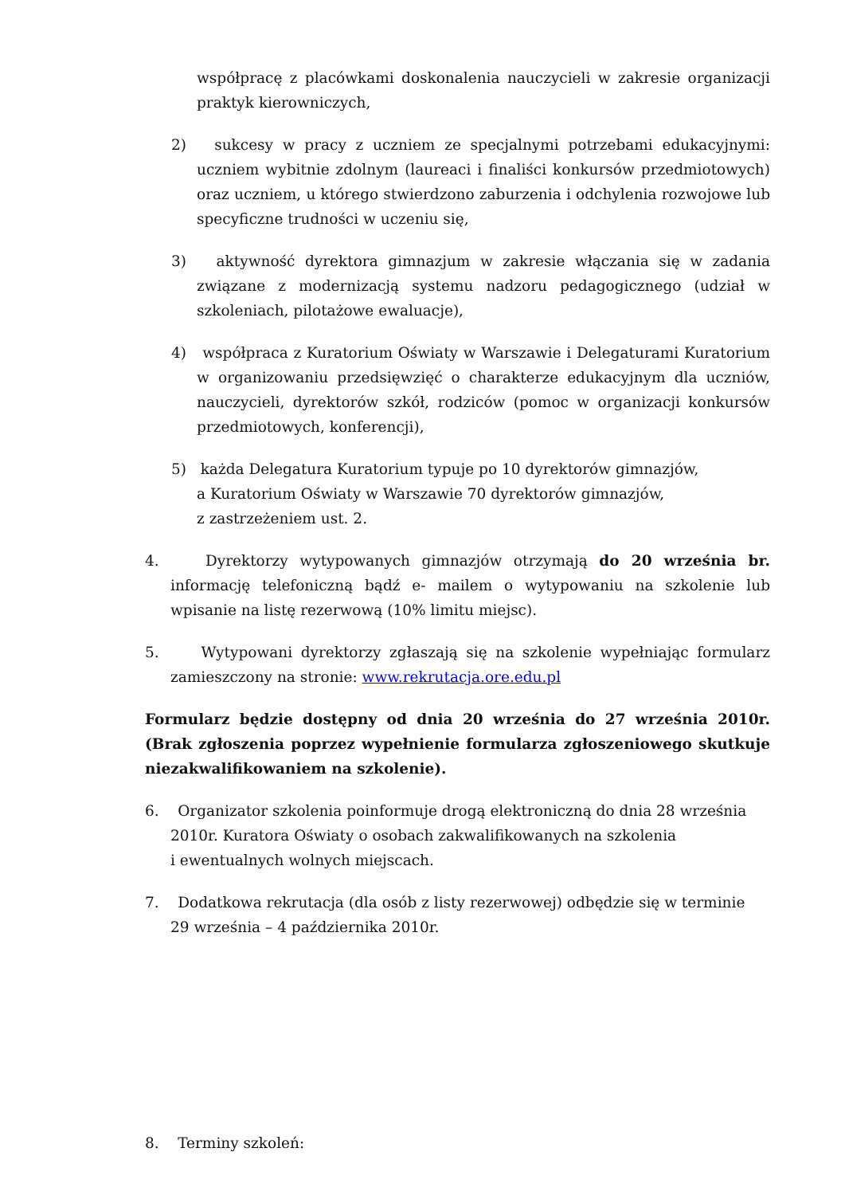współpracę z placówkami doskonalenia nauczycieli w zakresie organizacji praktyk kierowniczych,
2) sukcesy w pracy z uczniem ze specjalnymi potrzebami edukacyjnymi: uczniem wybitnie zdolnym (laureaci i finaliści konkursów przedmiotowych) oraz uczniem, u którego stwierdzono zaburzenia i odchylenia rozwojowe lub specyficzne trudności w uczeniu się,
3) aktywność dyrektora gimnazjum w zakresie włączania się w zadania związane z modernizacją systemu nadzoru pedagogicznego (udział w szkoleniach, pilotażowe ewaluacje),
4) współpraca z Kuratorium Oświaty w Warszawie i Delegaturami Kuratorium w organizowaniu przedsięwzięć o charakterze edukacyjnym dla uczniów, nauczycieli, dyrektorów szkół, rodziców (pomoc w organizacji konkursów przedmiotowych, konferencji),
5) każda Delegatura Kuratorium typuje po 10 dyrektorów gimnazjów,
a Kuratorium Oświaty w Warszawie 70 dyrektorów gimnazjów,
z zastrzeżeniem ust. 2.
4. Dyrektorzy wytypowanych gimnazjów otrzymają do 20 września br. informację telefoniczną bądź e- mailem o wytypowaniu na szkolenie lub wpisanie na listę rezerwową (10% limitu miejsc).
5. Wytypowani dyrektorzy zgłaszają się na szkolenie wypełniając formularz zamieszczony na stronie: www.rekrutacja.ore.edu.pl
Formularz będzie dostępny od dnia 20 września do 27 września 2010r. (Brak zgłoszenia poprzez wypełnienie formularza zgłoszeniowego skutkuje niezakwalifikowaniem na szkolenie).
6. Organizator szkolenia poinformuje drogą elektroniczną do dnia 28 września 2010r. Kuratora Oświaty o osobach zakwalifikowanych na szkolenia
i ewentualnych wolnych miejscach.
7. Dodatkowa rekrutacja (dla osób z listy rezerwowej) odbędzie się w terminie
29 września – 4 października 2010r.
8. Terminy szkoleń: